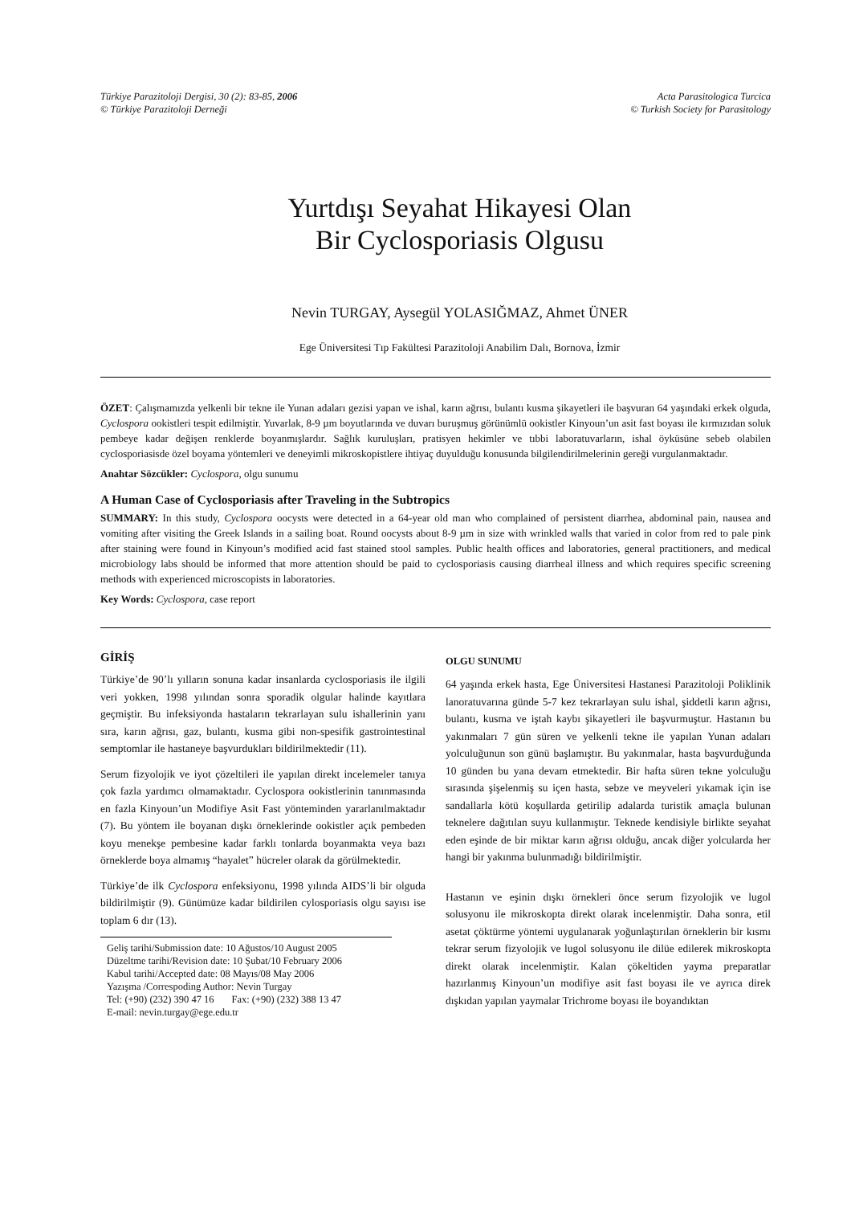Türkiye Parazitoloji Dergisi, 30 (2): 83-85, 2006
© Türkiye Parazitoloji Derneği
Acta Parasitologica Turcica
© Turkish Society for Parasitology
Yurtdışı Seyahat Hikayesi Olan
Bir Cyclosporiasis Olgusu
Nevin TURGAY, Aysegül YOLASIĞMAZ, Ahmet ÜNER
Ege Üniversitesi Tıp Fakültesi Parazitoloji Anabilim Dalı, Bornova, İzmir
ÖZET: Çalışmamızda yelkenli bir tekne ile Yunan adaları gezisi yapan ve ishal, karın ağrısı, bulantı kusma şikayetleri ile başvuran 64 yaşındaki erkek olguda, Cyclospora ookistleri tespit edilmiştir. Yuvarlak, 8-9 µm boyutlarında ve duvarı buruşmuş görünümlü ookistler Kinyoun’un asit fast boyası ile kırmızıdan soluk pembeye kadar değişen renklerde boyanmışlardır. Sağlık kuruluşları, pratisyen hekimler ve tıbbi laboratuvarların, ishal öyküsüne sebeb olabilen cyclosporiasisde özel boyama yöntemleri ve deneyimli mikroskopistlere ihtiyaç duyulduğu konusunda bilgilendirilmelerinin gereği vurgulanmaktadır.
Anahtar Sözcükler: Cyclospora, olgu sunumu
A Human Case of Cyclosporiasis after Traveling in the Subtropics
SUMMARY: In this study, Cyclospora oocysts were detected in a 64-year old man who complained of persistent diarrhea, abdominal pain, nausea and vomiting after visiting the Greek Islands in a sailing boat. Round oocysts about 8-9 µm in size with wrinkled walls that varied in color from red to pale pink after staining were found in Kinyoun’s modified acid fast stained stool samples. Public health offices and laboratories, general practitioners, and medical microbiology labs should be informed that more attention should be paid to cyclosporiasis causing diarrheal illness and which requires specific screening methods with experienced microscopists in laboratories.
Key Words: Cyclospora, case report
GİRİŞ
Türkiye’de 90’lı yılların sonuna kadar insanlarda cyclosporiasis ile ilgili veri yokken, 1998 yılından sonra sporadik olgular halinde kayıtlara geçmiştir. Bu infeksiyonda hastaların tekrarlayan sulu ishallerinin yanı sıra, karın ağrısı, gaz, bulantı, kusma gibi non-spesifik gastrointestinal semptomlar ile hastaneye başvurdukları bildirilmektedir (11).
Serum fizyolojik ve iyot çözeltileri ile yapılan direkt incelemeler tanıya çok fazla yardımcı olmamaktadır. Cyclospora ookistlerinin tanınmasında en fazla Kinyoun’un Modifiye Asit Fast yönteminden yararlanılmaktadır (7). Bu yöntem ile boyanan dışkı örneklerinde ookistler açık pembeden koyu menekşe pembesine kadar farklı tonlarda boyanmakta veya bazı örneklerde boya almamış “hayalet” hücreler olarak da görülmektedir.
Türkiye’de ilk Cyclospora enfeksiyonu, 1998 yılında AIDS’li bir olguda bildirilmiştir (9). Günümüze kadar bildirilen cylosporiasis olgu sayısı ise toplam 6 dır (13).
Geliş tarihi/Submission date: 10 Ağustos/10 August 2005
Düzeltme tarihi/Revision date: 10 Şubat/10 February 2006
Kabul tarihi/Accepted date: 08 Mayıs/08 May 2006
Yazışma /Correspoding Author: Nevin Turgay
Tel: (+90) (232) 390 47 16 Fax: (+90) (232) 388 13 47
E-mail: nevin.turgay@ege.edu.tr
OLGU SUNUMU
64 yaşında erkek hasta, Ege Üniversitesi Hastanesi Parazitoloji Poliklinik lanoratuvarına günde 5-7 kez tekrarlayan sulu ishal, şiddetli karın ağrısı, bulantı, kusma ve iştah kaybı şikayetleri ile başvurmuştur. Hastanın bu yakınmaları 7 gün süren ve yelkenli tekne ile yapılan Yunan adaları yolculuğunun son günü başlamıştır. Bu yakınmalar, hasta başvurduğunda 10 günden bu yana devam etmektedir. Bir hafta süren tekne yolculuğu sırasında şişelenmiş su içen hasta, sebze ve meyveleri yıkamak için ise sandallarla kötü koşullarda getirilip adalarda turistik amaçla bulunan teknelere dağıtılan suyu kullanmıştır. Teknede kendisiyle birlikte seyahat eden eşinde de bir miktar karın ağrısı olduğu, ancak diğer yolcularda her hangi bir yakınma bulunmadığı bildirilmiştir.
Hastanın ve eşinin dışkı örnekleri önce serum fizyolojik ve lugol solusyonu ile mikroskopta direkt olarak incelenmiştir. Daha sonra, etil asetat çöktürme yöntemi uygulanarak yoğunlaştırılan örneklerin bir kısmı tekrar serum fizyolojik ve lugol solusyonu ile dilüe edilerek mikroskopta direkt olarak incelenmiştir. Kalan çökeltiden yayma preparatlar hazırlanmış Kinyoun’un modifiye asit fast boyası ile ve ayrıca direk dışkıdan yapılan yaymalar Trichrome boyası ile boyandıktan